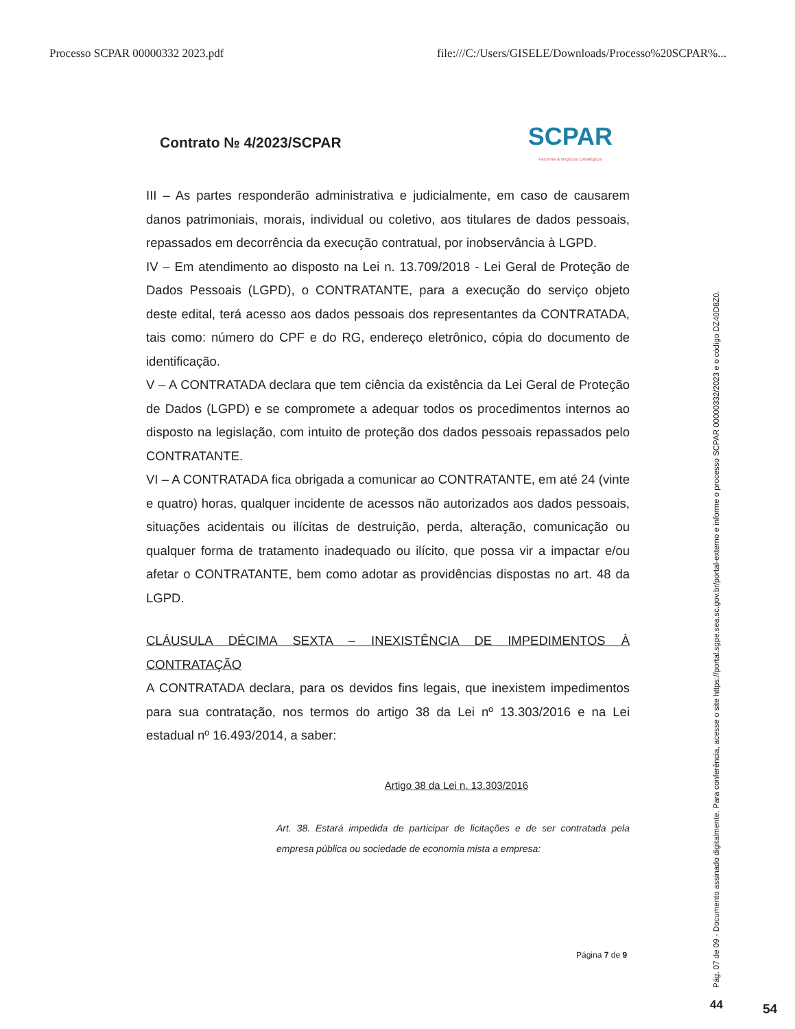Processo SCPAR 00000332 2023.pdf file:///C:/Users/GISELE/Downloads/Processo%20SCPAR%...
Contrato № 4/2023/SCPAR
SCPAR
Parcerias & Negócios Estratégicos
III – As partes responderão administrativa e judicialmente, em caso de causarem danos patrimoniais, morais, individual ou coletivo, aos titulares de dados pessoais, repassados em decorrência da execução contratual, por inobservância à LGPD.
IV – Em atendimento ao disposto na Lei n. 13.709/2018 - Lei Geral de Proteção de Dados Pessoais (LGPD), o CONTRATANTE, para a execução do serviço objeto deste edital, terá acesso aos dados pessoais dos representantes da CONTRATADA, tais como: número do CPF e do RG, endereço eletrônico, cópia do documento de identificação.
V – A CONTRATADA declara que tem ciência da existência da Lei Geral de Proteção de Dados (LGPD) e se compromete a adequar todos os procedimentos internos ao disposto na legislação, com intuito de proteção dos dados pessoais repassados pelo CONTRATANTE.
VI – A CONTRATADA fica obrigada a comunicar ao CONTRATANTE, em até 24 (vinte e quatro) horas, qualquer incidente de acessos não autorizados aos dados pessoais, situações acidentais ou ilícitas de destruição, perda, alteração, comunicação ou qualquer forma de tratamento inadequado ou ilícito, que possa vir a impactar e/ou afetar o CONTRATANTE, bem como adotar as providências dispostas no art. 48 da LGPD.
CLÁUSULA DÉCIMA SEXTA – INEXISTÊNCIA DE IMPEDIMENTOS À CONTRATAÇÃO
A CONTRATADA declara, para os devidos fins legais, que inexistem impedimentos para sua contratação, nos termos do artigo 38 da Lei nº 13.303/2016 e na Lei estadual nº 16.493/2014, a saber:
Artigo 38 da Lei n. 13.303/2016
Art. 38. Estará impedida de participar de licitações e de ser contratada pela empresa pública ou sociedade de economia mista a empresa:
Página 7 de 9
Pág. 07 de 09 - Documento assinado digitalmente. Para conferência, acesse o site https://portal.sgpe.sea.sc.gov.br/portal-externo e informe o processo SCPAR 00000332/2023 e o código DZ40D8Z0.
44 54